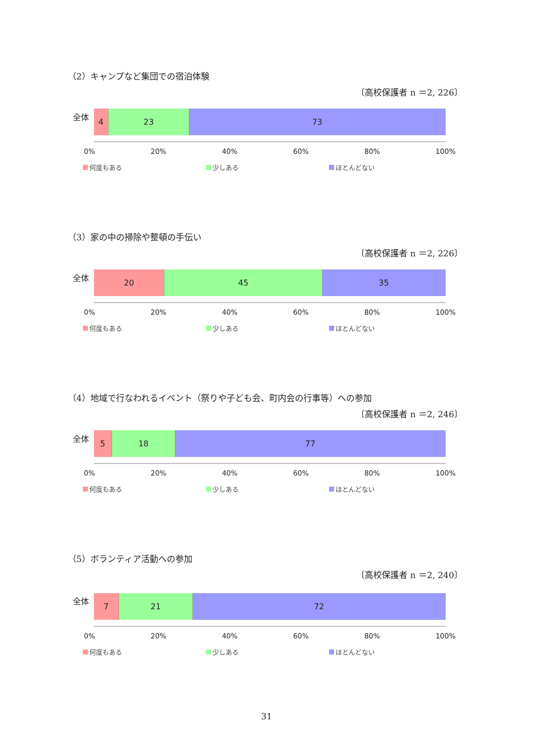（2）キャンプなど集団での宿泊体験
〔高校保護者 n ＝2, 226〕
全体
4 23 73
0% 20% 40% 60% 80% 100%
何度もある 少しある ほとんどない
（3）家の中の掃除や整頓の手伝い
〔高校保護者 n ＝2, 226〕
全体
20 45 35
0% 20% 40% 60% 80% 100%
何度もある 少しある ほとんどない
（4）地域で行なわれるイベント（祭りや子ども会、町内会の行事等）への参加
〔高校保護者 n ＝2, 246〕
全体
5 18 77
0% 20% 40% 60% 80% 100%
何度もある 少しある ほとんどない
（5）ボランティア活動への参加
〔高校保護者 n ＝2, 240〕
全体
7 21 72
0% 20% 40% 60% 80% 100%
何度もある 少しある ほとんどない
31